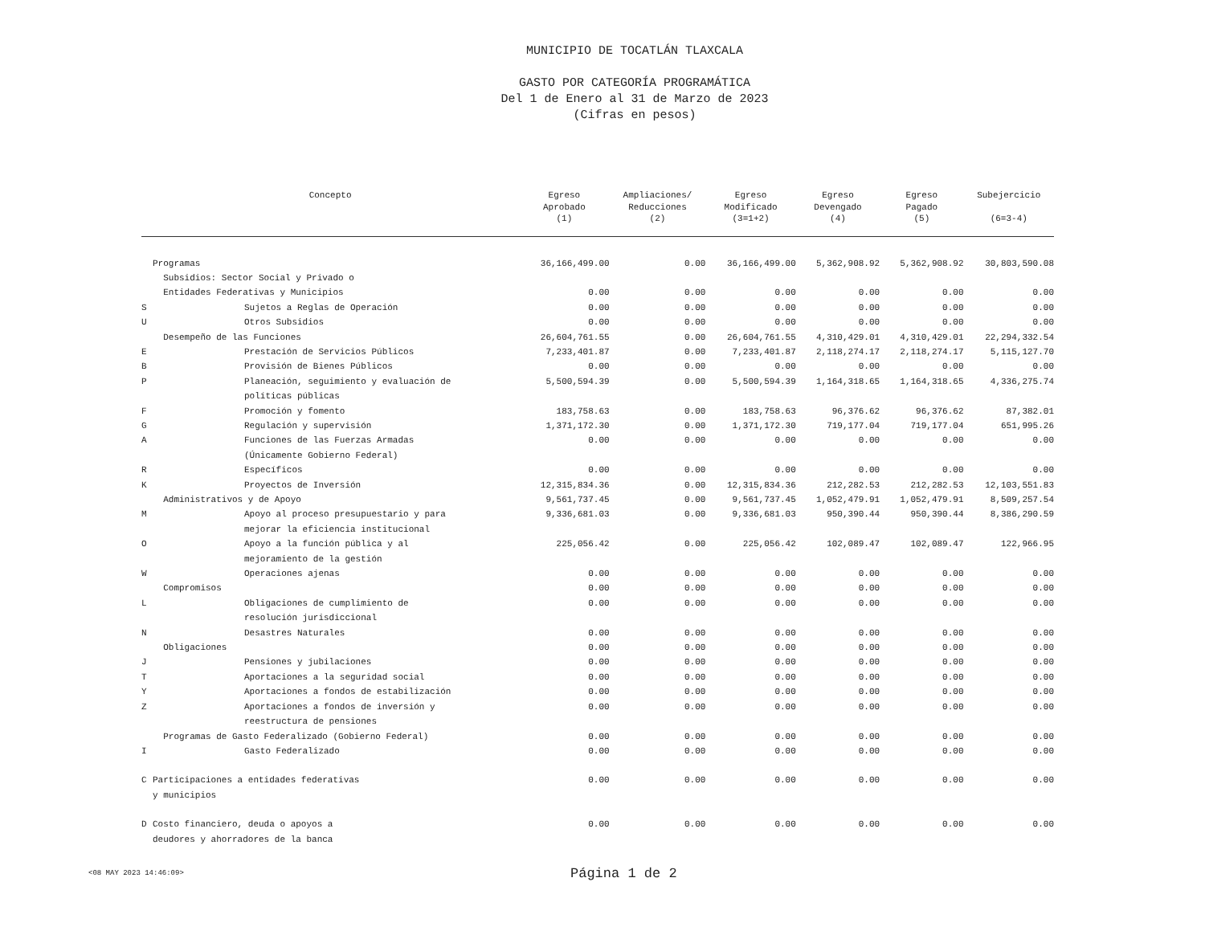MUNICIPIO DE TOCATLÁN TLAXCALA
GASTO POR CATEGORÍA PROGRAMÁTICA
Del 1 de Enero al 31 de Marzo de 2023
(Cifras en pesos)
| Concepto | | Egreso Aprobado (1) | Ampliaciones/ Reducciones (2) | Egreso Modificado (3=1+2) | Egreso Devengado (4) | Egreso Pagado (5) | Subejercicio (6=3-4) |
| --- | --- | --- | --- | --- | --- | --- | --- |
| | Programas | 36,166,499.00 | 0.00 | 36,166,499.00 | 5,362,908.92 | 5,362,908.92 | 30,803,590.08 |
| | Subsidios: Sector Social y Privado o Entidades Federativas y Municipios | 0.00 | 0.00 | 0.00 | 0.00 | 0.00 | 0.00 |
| S | Sujetos a Reglas de Operación | 0.00 | 0.00 | 0.00 | 0.00 | 0.00 | 0.00 |
| U | Otros Subsidios | 0.00 | 0.00 | 0.00 | 0.00 | 0.00 | 0.00 |
| | Desempeño de las Funciones | 26,604,761.55 | 0.00 | 26,604,761.55 | 4,310,429.01 | 4,310,429.01 | 22,294,332.54 |
| E | Prestación de Servicios Públicos | 7,233,401.87 | 0.00 | 7,233,401.87 | 2,118,274.17 | 2,118,274.17 | 5,115,127.70 |
| B | Provisión de Bienes Públicos | 0.00 | 0.00 | 0.00 | 0.00 | 0.00 | 0.00 |
| P | Planeación, seguimiento y evaluación de políticas públicas | 5,500,594.39 | 0.00 | 5,500,594.39 | 1,164,318.65 | 1,164,318.65 | 4,336,275.74 |
| F | Promoción y fomento | 183,758.63 | 0.00 | 183,758.63 | 96,376.62 | 96,376.62 | 87,382.01 |
| G | Regulación y supervisión | 1,371,172.30 | 0.00 | 1,371,172.30 | 719,177.04 | 719,177.04 | 651,995.26 |
| A | Funciones de las Fuerzas Armadas (Únicamente Gobierno Federal) | 0.00 | 0.00 | 0.00 | 0.00 | 0.00 | 0.00 |
| R | Específicos | 0.00 | 0.00 | 0.00 | 0.00 | 0.00 | 0.00 |
| K | Proyectos de Inversión | 12,315,834.36 | 0.00 | 12,315,834.36 | 212,282.53 | 212,282.53 | 12,103,551.83 |
| | Administrativos y de Apoyo | 9,561,737.45 | 0.00 | 9,561,737.45 | 1,052,479.91 | 1,052,479.91 | 8,509,257.54 |
| M | Apoyo al proceso presupuestario y para mejorar la eficiencia institucional | 9,336,681.03 | 0.00 | 9,336,681.03 | 950,390.44 | 950,390.44 | 8,386,290.59 |
| O | Apoyo a la función pública y al mejoramiento de la gestión | 225,056.42 | 0.00 | 225,056.42 | 102,089.47 | 102,089.47 | 122,966.95 |
| W | Operaciones ajenas | 0.00 | 0.00 | 0.00 | 0.00 | 0.00 | 0.00 |
| | Compromisos | 0.00 | 0.00 | 0.00 | 0.00 | 0.00 | 0.00 |
| L | Obligaciones de cumplimiento de resolución jurisdiccional | 0.00 | 0.00 | 0.00 | 0.00 | 0.00 | 0.00 |
| N | Desastres Naturales | 0.00 | 0.00 | 0.00 | 0.00 | 0.00 | 0.00 |
| | Obligaciones | 0.00 | 0.00 | 0.00 | 0.00 | 0.00 | 0.00 |
| J | Pensiones y jubilaciones | 0.00 | 0.00 | 0.00 | 0.00 | 0.00 | 0.00 |
| T | Aportaciones a la seguridad social | 0.00 | 0.00 | 0.00 | 0.00 | 0.00 | 0.00 |
| Y | Aportaciones a fondos de estabilización | 0.00 | 0.00 | 0.00 | 0.00 | 0.00 | 0.00 |
| Z | Aportaciones a fondos de inversión y reestructura de pensiones | 0.00 | 0.00 | 0.00 | 0.00 | 0.00 | 0.00 |
| | Programas de Gasto Federalizado (Gobierno Federal) | 0.00 | 0.00 | 0.00 | 0.00 | 0.00 | 0.00 |
| I | Gasto Federalizado | 0.00 | 0.00 | 0.00 | 0.00 | 0.00 | 0.00 |
| C | Participaciones a entidades federativas y municipios | 0.00 | 0.00 | 0.00 | 0.00 | 0.00 | 0.00 |
| D | Costo financiero, deuda o apoyos a deudores y ahorradores de la banca | 0.00 | 0.00 | 0.00 | 0.00 | 0.00 | 0.00 |
<08 MAY 2023 14:46:09> Página 1 de 2